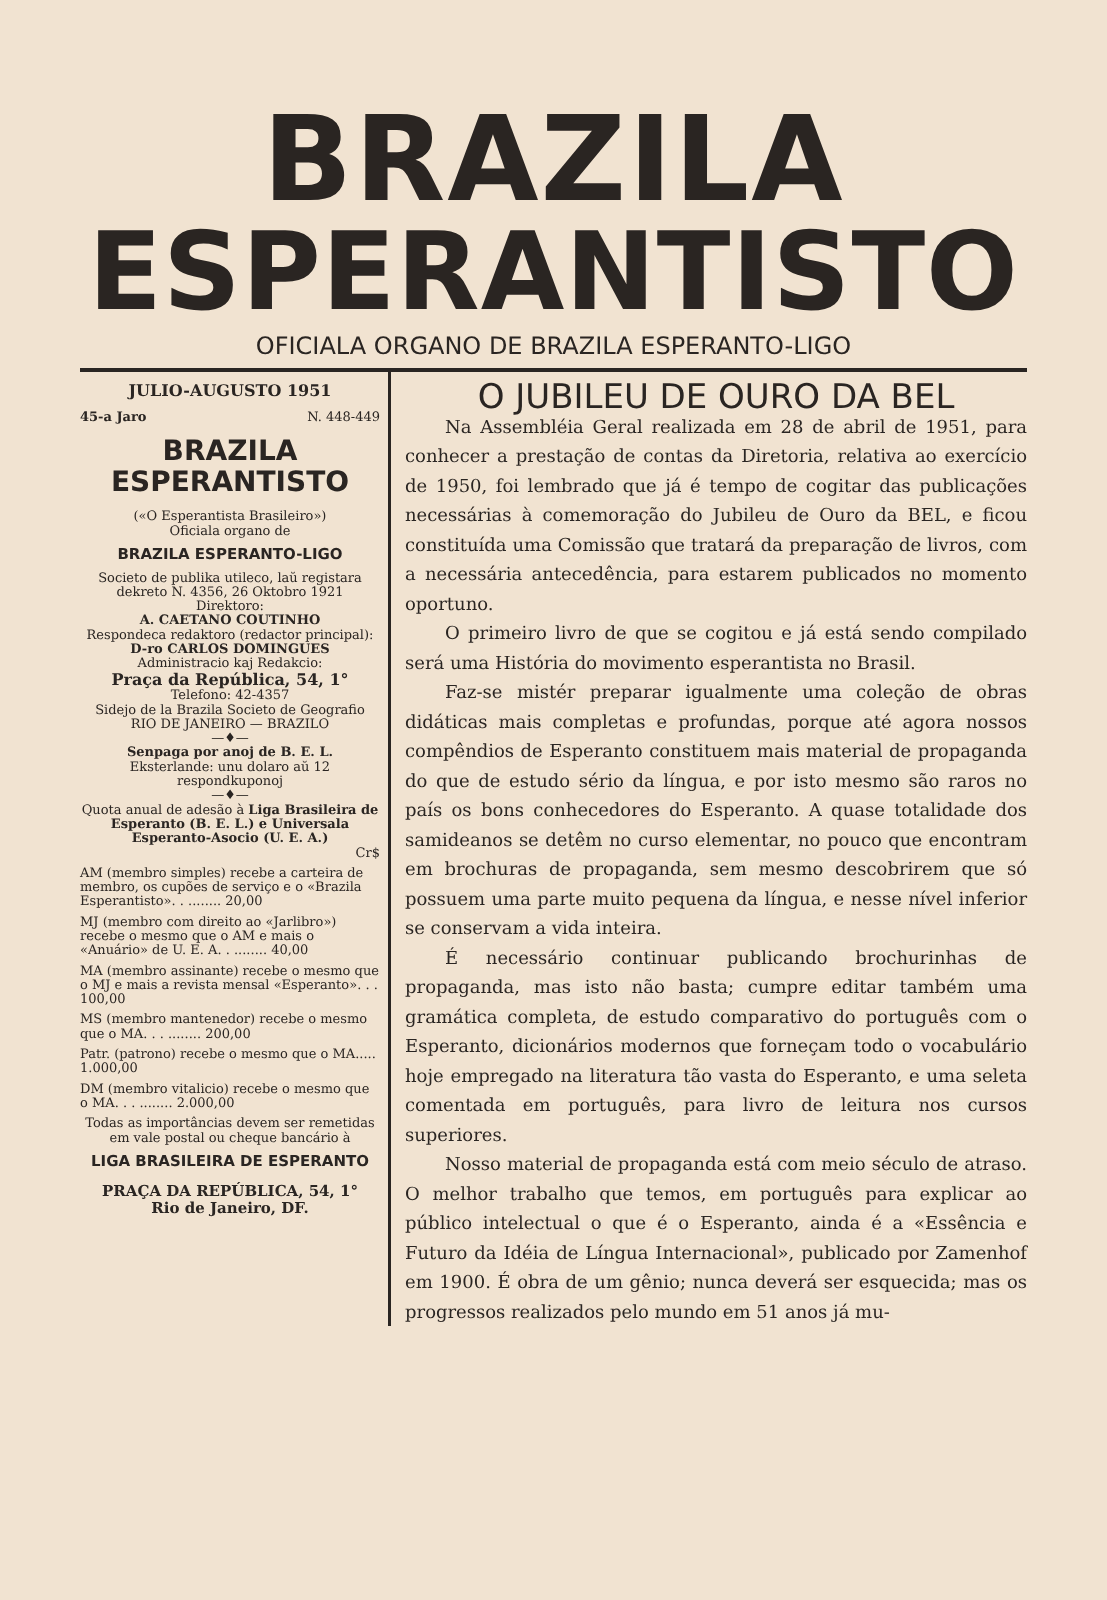BRAZILA
ESPERANTISTO
OFICIALA ORGANO DE BRAZILA ESPERANTO-LIGO
JULIO-AUGUSTO 1951
45-a Jaro N. 448-449
BRAZILA ESPERANTISTO
(«O Esperantista Brasileiro»)
Oficiala organo de
BRAZILA ESPERANTO-LIGO
Societo de publika utileco, laŭ registara dekreto N. 4356, 26 Oktobro 1921
Direktoro:
A. CAETANO COUTINHO
Respondeca redaktoro (redactor principal):
D-ro CARLOS DOMINGUES
Administracio kaj Redakcio:
Praça da República, 54, 1°
Telefono: 42-4357
Sidejo de la Brazila Societo de Geografio
RIO DE JANEIRO — BRAZILO
—♦—
Senpaga por anoj de B. E. L.
Eksterlande: unu dolaro aŭ 12 respondkuponoj
—♦—
Quota anual de adesão à Liga Brasileira de Esperanto (B. E. L.) e Universala Esperanto-Asocio (U. E. A.)
Cr$
AM (membro simples) recebe a carteira de membro, os cupões de serviço e o «Brazila Esperantisto». . ........ 20,00
MJ (membro com direito ao «Jarlibro») recebe o mesmo que o AM e mais o «Anuário» de U. E. A. . ........ 40,00
MA (membro assinante) recebe o mesmo que o MJ e mais a revista mensal «Esperanto». . . 100,00
MS (membro mantenedor) recebe o mesmo que o MA. . . ........ 200,00
Patr. (patrono) recebe o mesmo que o MA..... 1.000,00
DM (membro vitalicio) recebe o mesmo que o MA. . . ........ 2.000,00
Todas as importâncias devem ser remetidas em vale postal ou cheque bancário à
LIGA BRASILEIRA DE ESPERANTO
PRAÇA DA REPÚBLICA, 54, 1°
Rio de Janeiro, DF.
O JUBILEU DE OURO DA BEL
Na Assembléia Geral realizada em 28 de abril de 1951, para conhecer a prestação de contas da Diretoria, relativa ao exercício de 1950, foi lembrado que já é tempo de cogitar das publicações necessárias à comemoração do Jubileu de Ouro da BEL, e ficou constituída uma Comissão que tratará da preparação de livros, com a necessária antecedência, para estarem publicados no momento oportuno.
O primeiro livro de que se cogitou e já está sendo compilado será uma História do movimento esperantista no Brasil.
Faz-se mistér preparar igualmente uma coleção de obras didáticas mais completas e profundas, porque até agora nossos compêndios de Esperanto constituem mais material de propaganda do que de estudo sério da língua, e por isto mesmo são raros no país os bons conhecedores do Esperanto. A quase totalidade dos samideanos se detêm no curso elementar, no pouco que encontram em brochuras de propaganda, sem mesmo descobrirem que só possuem uma parte muito pequena da língua, e nesse nível inferior se conservam a vida inteira.
É necessário continuar publicando brochurinhas de propaganda, mas isto não basta; cumpre editar também uma gramática completa, de estudo comparativo do português com o Esperanto, dicionários modernos que forneçam todo o vocabulário hoje empregado na literatura tão vasta do Esperanto, e uma seleta comentada em português, para livro de leitura nos cursos superiores.
Nosso material de propaganda está com meio século de atraso. O melhor trabalho que temos, em português para explicar ao público intelectual o que é o Esperanto, ainda é a «Essência e Futuro da Idéia de Língua Internacional», publicado por Zamenhof em 1900. É obra de um gênio; nunca deverá ser esquecida; mas os progressos realizados pelo mundo em 51 anos já mu-